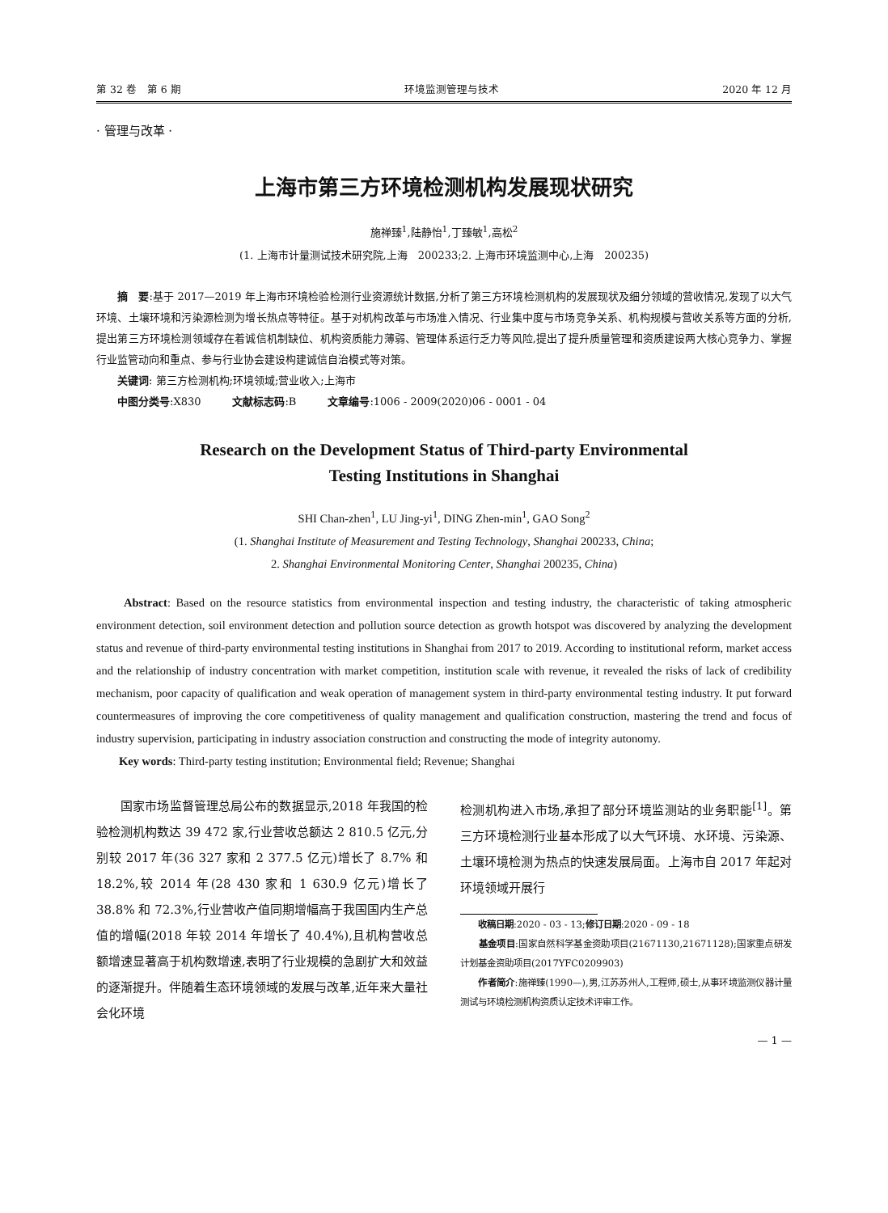第 32 卷　第 6 期 环境监测管理与技术 2020 年 12 月
· 管理与改革 ·
上海市第三方环境检测机构发展现状研究
施禅臻<sup>1</sup>,陆静怡<sup>1</sup>,丁臻敏<sup>1</sup>,高松<sup>2</sup>
(1. 上海市计量测试技术研究院,上海　200233;2. 上海市环境监测中心,上海　200235)
　　摘　要:基于 2017—2019 年上海市环境检验检测行业资源统计数据,分析了第三方环境检测机构的发展现状及细分领域的营收情况,发现了以大气环境、土壤环境和污染源检测为增长热点等特征。基于对机构改革与市场准入情况、行业集中度与市场竞争关系、机构规模与营收关系等方面的分析,提出第三方环境检测领域存在着诚信机制缺位、机构资质能力薄弱、管理体系运行乏力等风险,提出了提升质量管理和资质建设两大核心竞争力、掌握行业监管动向和重点、参与行业协会建设构建诚信自治模式等对策。
　　关键词: 第三方检测机构;环境领域;营业收入;上海市
　　中图分类号:X830　　　文献标志码:B　　　文章编号:1006 - 2009(2020)06 - 0001 - 04
Research on the Development Status of Third-party Environmental
Testing Institutions in Shanghai
SHI Chan-zhen<sup>1</sup>, LU Jing-yi<sup>1</sup>, DING Zhen-min<sup>1</sup>, GAO Song<sup>2</sup>
(1. Shanghai Institute of Measurement and Testing Technology, Shanghai 200233, China;
2. Shanghai Environmental Monitoring Center, Shanghai 200235, China)
　　Abstract: Based on the resource statistics from environmental inspection and testing industry, the characteristic of taking atmospheric environment detection, soil environment detection and pollution source detection as growth hotspot was discovered by analyzing the development status and revenue of third-party environmental testing institutions in Shanghai from 2017 to 2019. According to institutional reform, market access and the relationship of industry concentration with market competition, institution scale with revenue, it revealed the risks of lack of credibility mechanism, poor capacity of qualification and weak operation of management system in third-party environmental testing industry. It put forward countermeasures of improving the core competitiveness of quality management and qualification construction, mastering the trend and focus of industry supervision, participating in industry association construction and constructing the mode of integrity autonomy.
　　Key words: Third-party testing institution; Environmental field; Revenue; Shanghai
　　国家市场监督管理总局公布的数据显示,2018 年我国的检验检测机构数达 39 472 家,行业营收总额达 2 810.5 亿元,分别较 2017 年(36 327 家和 2 377.5 亿元)增长了 8.7% 和 18.2%,较 2014 年(28 430 家和 1 630.9 亿元)增长了 38.8% 和 72.3%,行业营收产值同期增幅高于我国国内生产总值的增幅(2018 年较 2014 年增长了 40.4%),且机构营收总额增速显著高于机构数增速,表明了行业规模的急剧扩大和效益的逐渐提升。伴随着生态环境领域的发展与改革,近年来大量社会化环境
检测机构进入市场,承担了部分环境监测站的业务职能<sup>[1]</sup>。第三方环境检测行业基本形成了以大气环境、水环境、污染源、土壤环境检测为热点的快速发展局面。上海市自 2017 年起对环境领域开展行
　　收稿日期:2020 - 03 - 13;修订日期:2020 - 09 - 18
　　基金项目:国家自然科学基金资助项目(21671130,21671128);国家重点研发计划基金资助项目(2017YFC0209903)
　　作者简介:施禅臻(1990—),男,江苏苏州人,工程师,硕士,从事环境监测仪器计量测试与环境检测机构资质认定技术评审工作。
— 1 —